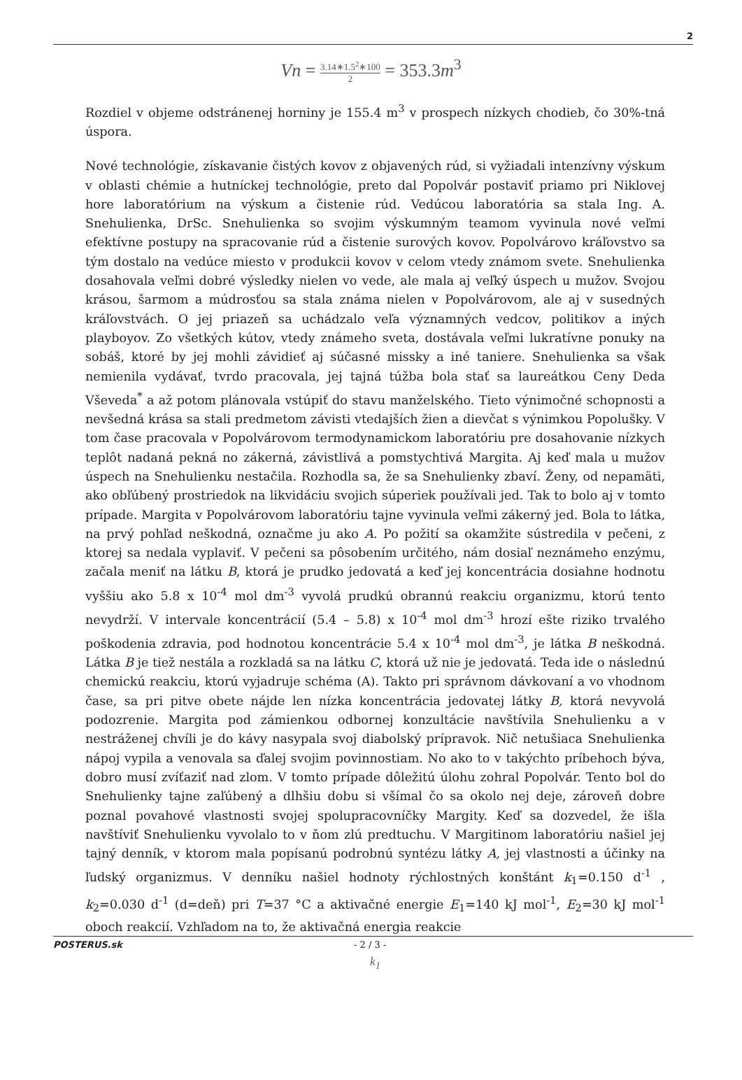2
Vn = 3.14∗1.5<sup>2</sup>∗100 2 = 353.3m<sup>3</sup>
Rozdiel v objeme odstránenej horniny je 155.4 m<sup>3</sup> v prospech nízkych chodieb, čo 30%-tná úspora.
Nové technológie, získavanie čistých kovov z objavených rúd, si vyžiadali intenzívny výskum v oblasti chémie a hutníckej technológie, preto dal Popolvár postaviť priamo pri Niklovej hore laboratórium na výskum a čistenie rúd. Vedúcou laboratória sa stala Ing. A. Snehulienka, DrSc. Snehulienka so svojim výskumným teamom vyvinula nové veľmi efektívne postupy na spracovanie rúd a čistenie surových kovov. Popolvárovo kráľovstvo sa tým dostalo na vedúce miesto v produkcii kovov v celom vtedy známom svete. Snehulienka dosahovala veľmi dobré výsledky nielen vo vede, ale mala aj veľký úspech u mužov. Svojou krásou, šarmom a múdrosťou sa stala známa nielen v Popolvárovom, ale aj v susedných kráľovstvách. O jej priazeň sa uchádzalo veľa významných vedcov, politikov a iných playboyov. Zo všetkých kútov, vtedy známeho sveta, dostávala veľmi lukratívne ponuky na sobáš, ktoré by jej mohli závidieť aj súčasné missky a iné taniere. Snehulienka sa však nemienila vydávať, tvrdo pracovala, jej tajná túžba bola stať sa laureátkou Ceny Deda Vševeda<sup>*</sup> a až potom plánovala vstúpiť do stavu manželského. Tieto výnimočné schopnosti a nevšedná krása sa stali predmetom závisti vtedajších žien a dievčat s výnimkou Popolušky. V tom čase pracovala v Popolvárovom termodynamickom laboratóriu pre dosahovanie nízkych teplôt nadaná pekná no zákerná, závistlivá a pomstychtivá Margita. Aj keď mala u mužov úspech na Snehulienku nestačila. Rozhodla sa, že sa Snehulienky zbaví. Ženy, od nepamäti, ako obľúbený prostriedok na likvidáciu svojich súperiek používali jed. Tak to bolo aj v tomto prípade. Margita v Popolvárovom laboratóriu tajne vyvinula veľmi zákerný jed. Bola to látka, na prvý pohľad neškodná, označme ju ako A. Po požití sa okamžite sústredila v pečeni, z ktorej sa nedala vyplaviť. V pečeni sa pôsobením určitého, nám dosiaľ neznámeho enzýmu, začala meniť na látku B, ktorá je prudko jedovatá a keď jej koncentrácia dosiahne hodnotu vyššiu ako 5.8 x 10<sup>-4</sup> mol dm<sup>-3</sup> vyvolá prudkú obrannú reakciu organizmu, ktorú tento nevydrží. V intervale koncentrácií (5.4 – 5.8) x 10<sup>-4</sup> mol dm<sup>-3</sup> hrozí ešte riziko trvalého poškodenia zdravia, pod hodnotou koncentrácie 5.4 x 10<sup>-4</sup> mol dm<sup>-3</sup>, je látka B neškodná. Látka B je tiež nestála a rozkladá sa na látku C, ktorá už nie je jedovatá. Teda ide o následnú chemickú reakciu, ktorú vyjadruje schéma (A). Takto pri správnom dávkovaní a vo vhodnom čase, sa pri pitve obete nájde len nízka koncentrácia jedovatej látky B, ktorá nevyvolá podozrenie. Margita pod zámienkou odbornej konzultácie navštívila Snehulienku a v nestráženej chvíli je do kávy nasypala svoj diabolský prípravok. Nič netušiaca Snehulienka nápoj vypila a venovala sa ďalej svojim povinnostiam. No ako to v takýchto príbehoch býva, dobro musí zvíťaziť nad zlom. V tomto prípade dôležitú úlohu zohral Popolvár. Tento bol do Snehulienky tajne zaľúbený a dlhšiu dobu si všímal čo sa okolo nej deje, zároveň dobre poznal povahové vlastnosti svojej spolupracovníčky Margity. Keď sa dozvedel, že išla navštíviť Snehulienku vyvolalo to v ňom zlú predtuchu. V Margitinom laboratóriu našiel jej tajný denník, v ktorom mala popísanú podrobnú syntézu látky A, jej vlastnosti a účinky na ľudský organizmus. V denníku našiel hodnoty rýchlostných konštánt k<sub>1</sub>=0.150 d<sup>-1</sup> , k<sub>2</sub>=0.030 d<sup>-1</sup> (d=deň) pri T=37 °C a aktivačné energie E<sub>1</sub>=140 kJ mol<sup>-1</sup>, E<sub>2</sub>=30 kJ mol<sup>-1</sup> oboch reakcií. Vzhľadom na to, že aktivačná energia reakcie
k<sub>1</sub>
POSTERUS.sk - 2 / 3 -